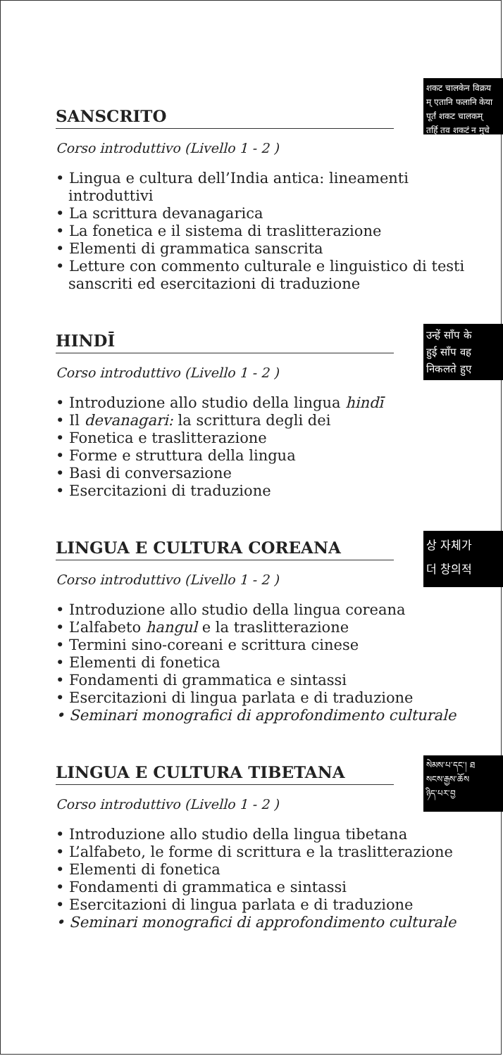शकट चालकेन विक्रय
म् एतानि फलानि केया
पूर्तं शकट चालकम्
तर्हि तव शकटं न मुचे
SANSCRITO
Corso introduttivo (Livello 1 - 2 )
• Lingua e cultura dell’India antica: lineamenti introduttivi
• La scrittura devanagarica
• La fonetica e il sistema di traslitterazione
• Elementi di grammatica sanscrita
• Letture con commento culturale e linguistico di testi sanscriti ed esercitazioni di traduzione
उन्हें साँप के
हुई साँप वह
निकलते हुए
HINDĪ
Corso introduttivo (Livello 1 - 2 )
• Introduzione allo studio della lingua hindī
• Il devanagari: la scrittura degli dei
• Fonetica e traslitterazione
• Forme e struttura della lingua
• Basi di conversazione
• Esercitazioni di traduzione
상 자체가
더 창의적
LINGUA E CULTURA COREANA
Corso introduttivo (Livello 1 - 2 )
• Introduzione allo studio della lingua coreana
• L’alfabeto hangul e la traslitterazione
• Termini sino-coreani e scrittura cinese
• Elementi di fonetica
• Fondamenti di grammatica e sintassi
• Esercitazioni di lingua parlata e di traduzione
• Seminari monografici di approfondimento culturale
སེམས་པ་དང་། ཐ
སངས་རྒྱས་ཆོས
ཉིད་པར་བྱ
LINGUA E CULTURA TIBETANA
Corso introduttivo (Livello 1 - 2 )
• Introduzione allo studio della lingua tibetana
• L’alfabeto, le forme di scrittura e la traslitterazione
• Elementi di fonetica
• Fondamenti di grammatica e sintassi
• Esercitazioni di lingua parlata e di traduzione
• Seminari monografici di approfondimento culturale